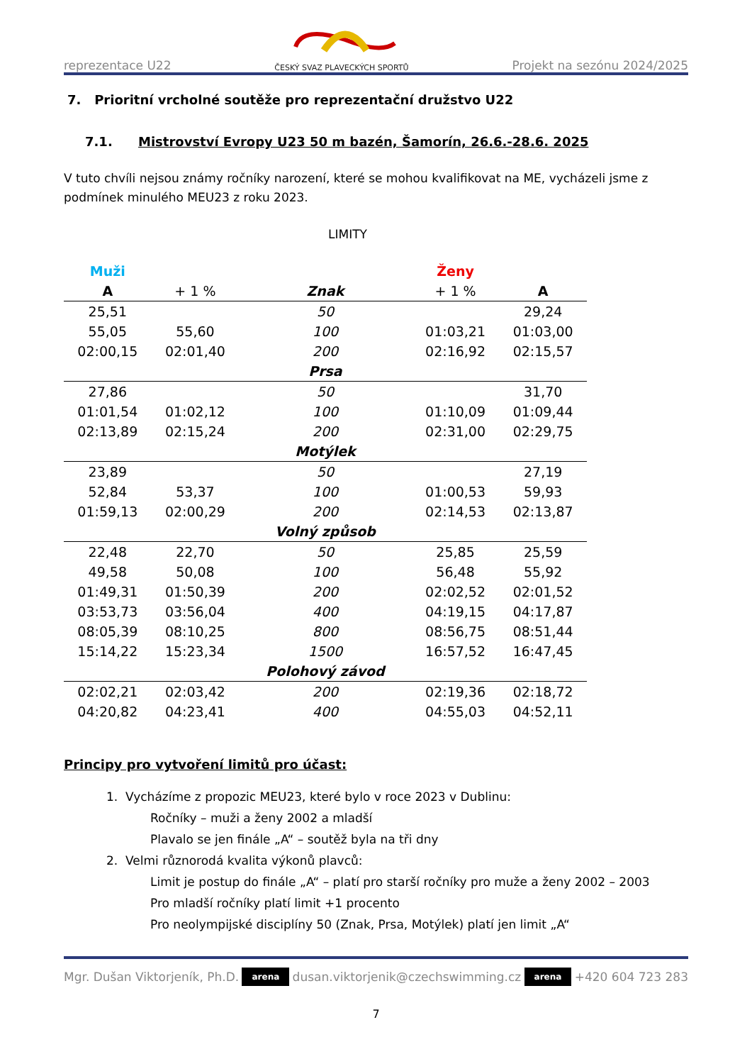reprezentace U22
ČESKÝ SVAZ PLAVECKÝCH SPORTŮ
Projekt na sezónu 2024/2025
7. Prioritní vrcholné soutěže pro reprezentační družstvo U22
7.1. Mistrovství Evropy U23 50 m bazén, Šamorín, 26.6.-28.6. 2025
V tuto chvíli nejsou známy ročníky narození, které se mohou kvalifikovat na ME, vycházeli jsme z podmínek minulého MEU23 z roku 2023.
LIMITY
| Muži | | | Ženy | |
| --- | --- | --- | --- | --- |
| A | + 1 % | Znak | + 1 % | A |
| 25,51 | | 50 | | 29,24 |
| 55,05 | 55,60 | 100 | 01:03,21 | 01:03,00 |
| 02:00,15 | 02:01,40 | 200 | 02:16,92 | 02:15,57 |
| | | Prsa | | |
| 27,86 | | 50 | | 31,70 |
| 01:01,54 | 01:02,12 | 100 | 01:10,09 | 01:09,44 |
| 02:13,89 | 02:15,24 | 200 | 02:31,00 | 02:29,75 |
| | | Motýlek | | |
| 23,89 | | 50 | | 27,19 |
| 52,84 | 53,37 | 100 | 01:00,53 | 59,93 |
| 01:59,13 | 02:00,29 | 200 | 02:14,53 | 02:13,87 |
| | | Volný způsob | | |
| 22,48 | 22,70 | 50 | 25,85 | 25,59 |
| 49,58 | 50,08 | 100 | 56,48 | 55,92 |
| 01:49,31 | 01:50,39 | 200 | 02:02,52 | 02:01,52 |
| 03:53,73 | 03:56,04 | 400 | 04:19,15 | 04:17,87 |
| 08:05,39 | 08:10,25 | 800 | 08:56,75 | 08:51,44 |
| 15:14,22 | 15:23,34 | 1500 | 16:57,52 | 16:47,45 |
| | | Polohový závod | | |
| 02:02,21 | 02:03,42 | 200 | 02:19,36 | 02:18,72 |
| 04:20,82 | 04:23,41 | 400 | 04:55,03 | 04:52,11 |
Principy pro vytvoření limitů pro účast:
1. Vycházíme z propozic MEU23, které bylo v roce 2023 v Dublinu:
Ročníky – muži a ženy 2002 a mladší
Plavalo se jen finále „A“ – soutěž byla na tři dny
2. Velmi různorodá kvalita výkonů plavců:
Limit je postup do finále „A“ – platí pro starší ročníky pro muže a ženy 2002 – 2003
Pro mladší ročníky platí limit +1 procento
Pro neolympijské disciplíny 50 (Znak, Prsa, Motýlek) platí jen limit „A“
Mgr. Dušan Viktorjeník, Ph.D. arena dusan.viktorjenik@czechswimming.cz arena +420 604 723 283
7